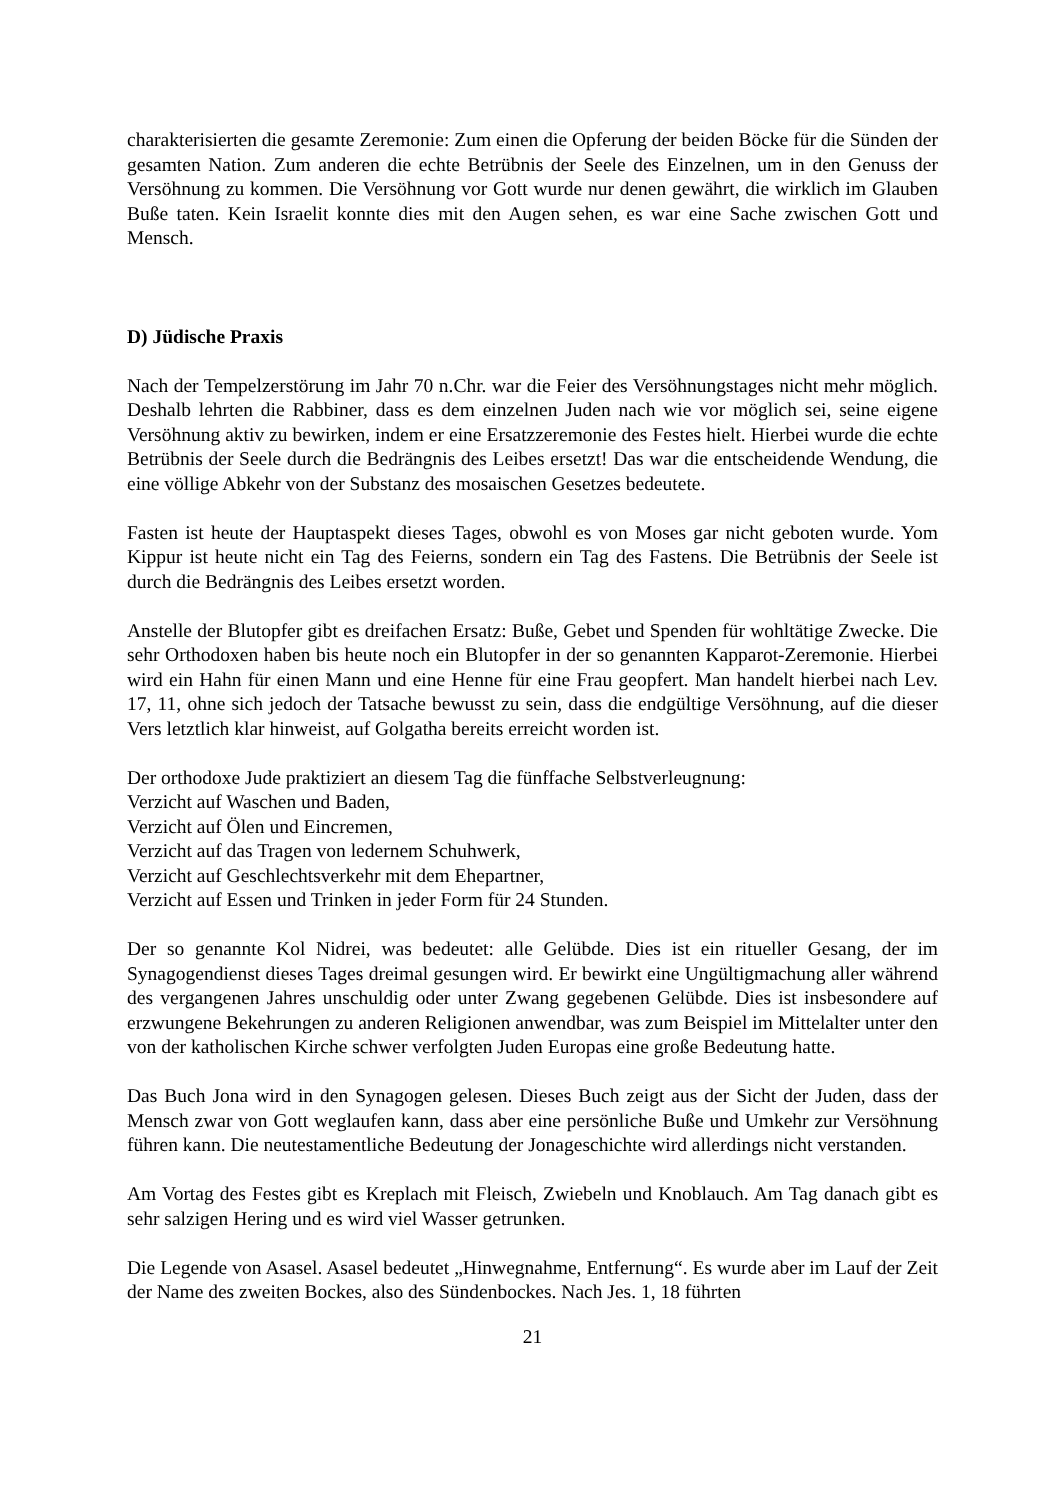charakterisierten die gesamte Zeremonie: Zum einen die Opferung der beiden Böcke für die Sünden der gesamten Nation. Zum anderen die echte Betrübnis der Seele des Einzelnen, um in den Genuss der Versöhnung zu kommen. Die Versöhnung vor Gott wurde nur denen gewährt, die wirklich im Glauben Buße taten. Kein Israelit konnte dies mit den Augen sehen, es war eine Sache zwischen Gott und Mensch.
D) Jüdische Praxis
Nach der Tempelzerstörung im Jahr 70 n.Chr. war die Feier des Versöhnungstages nicht mehr möglich. Deshalb lehrten die Rabbiner, dass es dem einzelnen Juden nach wie vor möglich sei, seine eigene Versöhnung aktiv zu bewirken, indem er eine Ersatzzeremonie des Festes hielt. Hierbei wurde die echte Betrübnis der Seele durch die Bedrängnis des Leibes ersetzt! Das war die entscheidende Wendung, die eine völlige Abkehr von der Substanz des mosaischen Gesetzes bedeutete.
Fasten ist heute der Hauptaspekt dieses Tages, obwohl es von Moses gar nicht geboten wurde. Yom Kippur ist heute nicht ein Tag des Feierns, sondern ein Tag des Fastens. Die Betrübnis der Seele ist durch die Bedrängnis des Leibes ersetzt worden.
Anstelle der Blutopfer gibt es dreifachen Ersatz: Buße, Gebet und Spenden für wohltätige Zwecke. Die sehr Orthodoxen haben bis heute noch ein Blutopfer in der so genannten Kapparot-Zeremonie. Hierbei wird ein Hahn für einen Mann und eine Henne für eine Frau geopfert. Man handelt hierbei nach Lev. 17, 11, ohne sich jedoch der Tatsache bewusst zu sein, dass die endgültige Versöhnung, auf die dieser Vers letztlich klar hinweist, auf Golgatha bereits erreicht worden ist.
Der orthodoxe Jude praktiziert an diesem Tag die fünffache Selbstverleugnung:
Verzicht auf Waschen und Baden,
Verzicht auf Ölen und Eincremen,
Verzicht auf das Tragen von ledernem Schuhwerk,
Verzicht auf Geschlechtsverkehr mit dem Ehepartner,
Verzicht auf Essen und Trinken in jeder Form für 24 Stunden.
Der so genannte Kol Nidrei, was bedeutet: alle Gelübde. Dies ist ein ritueller Gesang, der im Synagogendienst dieses Tages dreimal gesungen wird. Er bewirkt eine Ungültigmachung aller während des vergangenen Jahres unschuldig oder unter Zwang gegebenen Gelübde. Dies ist insbesondere auf erzwungene Bekehrungen zu anderen Religionen anwendbar, was zum Beispiel im Mittelalter unter den von der katholischen Kirche schwer verfolgten Juden Europas eine große Bedeutung hatte.
Das Buch Jona wird in den Synagogen gelesen. Dieses Buch zeigt aus der Sicht der Juden, dass der Mensch zwar von Gott weglaufen kann, dass aber eine persönliche Buße und Umkehr zur Versöhnung führen kann. Die neutestamentliche Bedeutung der Jonageschichte wird allerdings nicht verstanden.
Am Vortag des Festes gibt es Kreplach mit Fleisch, Zwiebeln und Knoblauch. Am Tag danach gibt es sehr salzigen Hering und es wird viel Wasser getrunken.
Die Legende von Asasel. Asasel bedeutet „Hinwegnahme, Entfernung“. Es wurde aber im Lauf der Zeit der Name des zweiten Bockes, also des Sündenbockes. Nach Jes. 1, 18 führten
21